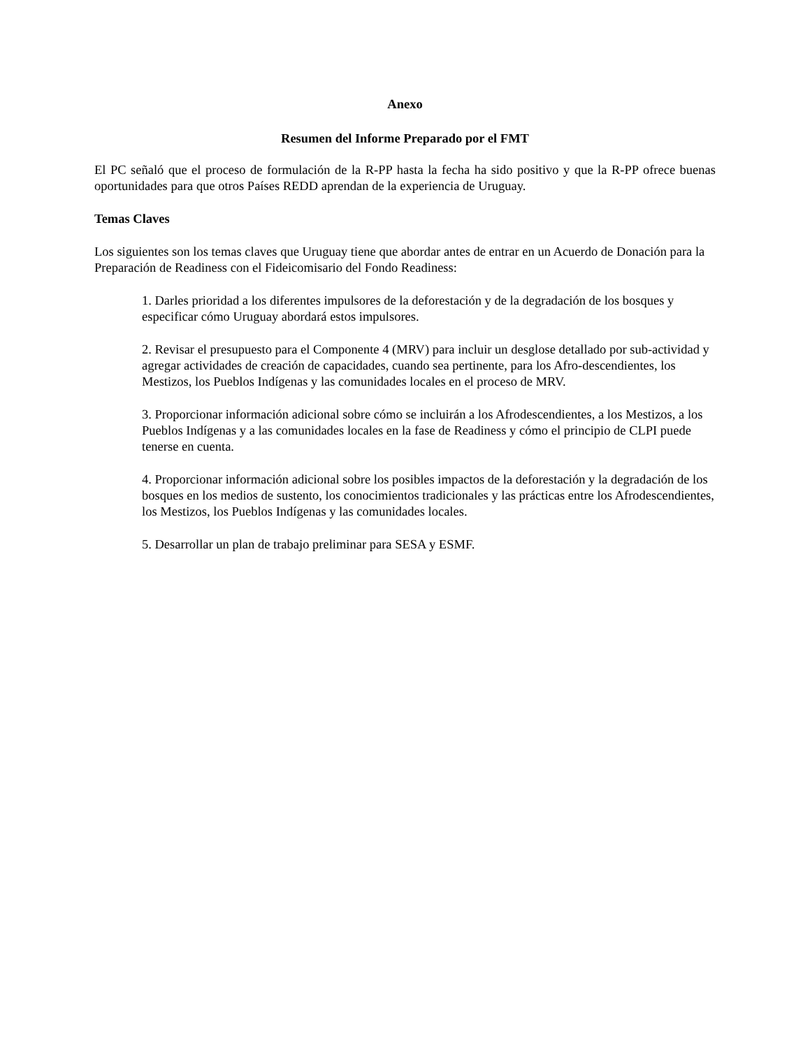Anexo
Resumen del Informe Preparado por el FMT
El PC señaló que el proceso de formulación de la R-PP hasta la fecha ha sido positivo y que la R-PP ofrece buenas oportunidades para que otros Países REDD aprendan de la experiencia de Uruguay.
Temas Claves
Los siguientes son los temas claves que Uruguay tiene que abordar antes de entrar en un Acuerdo de Donación para la Preparación de Readiness con el Fideicomisario del Fondo Readiness:
1. Darles prioridad a los diferentes impulsores de la deforestación y de la degradación de los bosques y especificar cómo Uruguay abordará estos impulsores.
2. Revisar el presupuesto para el Componente 4 (MRV) para incluir un desglose detallado por sub-actividad y agregar actividades de creación de capacidades, cuando sea pertinente, para los Afro-descendientes, los Mestizos, los Pueblos Indígenas y las comunidades locales en el proceso de MRV.
3. Proporcionar información adicional sobre cómo se incluirán a los Afrodescendientes, a los Mestizos, a los Pueblos Indígenas y a las comunidades locales en la fase de Readiness y cómo el principio de CLPI puede tenerse en cuenta.
4. Proporcionar información adicional sobre los posibles impactos de la deforestación y la degradación de los bosques en los medios de sustento, los conocimientos tradicionales y las prácticas entre los Afrodescendientes, los Mestizos, los Pueblos Indígenas y las comunidades locales.
5. Desarrollar un plan de trabajo preliminar para SESA y ESMF.